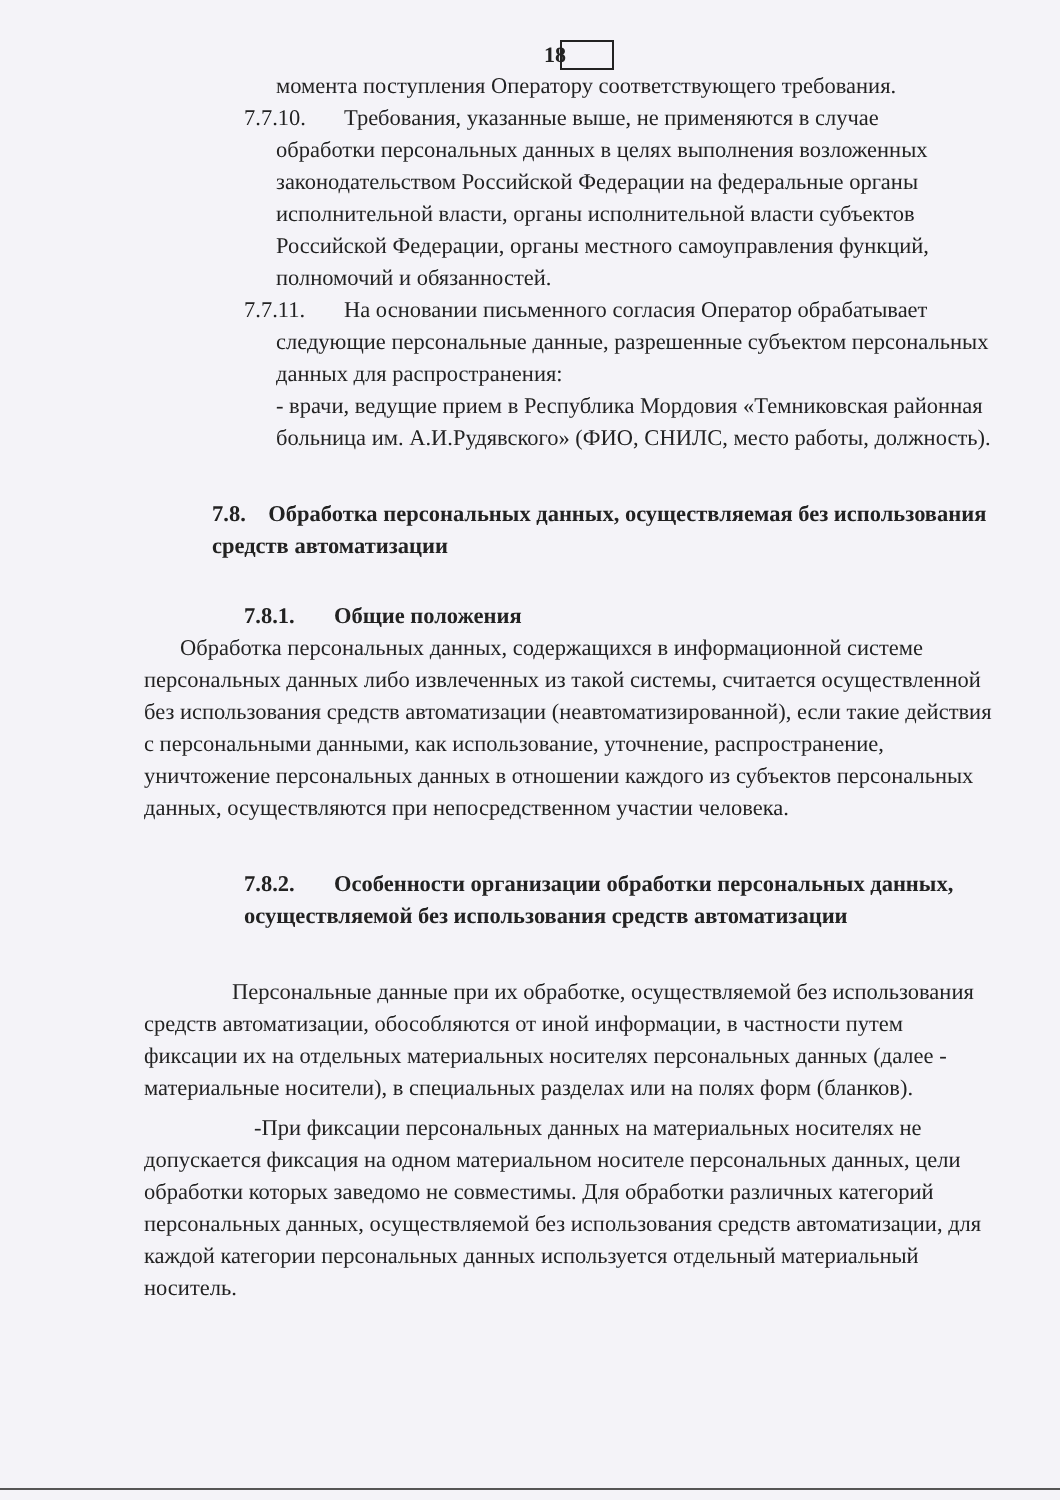18
момента поступления Оператору соответствующего требования.
7.7.10. Требования, указанные выше, не применяются в случае
обработки персональных данных в целях выполнения возложенных законодательством Российской Федерации на федеральные органы исполнительной власти, органы исполнительной власти субъектов Российской Федерации, органы местного самоуправления функций, полномочий и обязанностей.
7.7.11. На основании письменного согласия Оператор обрабатывает
следующие персональные данные, разрешенные субъектом персональных данных для распространения:
- врачи, ведущие прием в Республика Мордовия «Темниковская районная больница им. А.И.Рудявского» (ФИО, СНИЛС, место работы, должность).
7.8. Обработка персональных данных, осуществляемая без использования средств автоматизации
7.8.1. Общие положения
Обработка персональных данных, содержащихся в информационной системе персональных данных либо извлеченных из такой системы, считается осуществленной без использования средств автоматизации (неавтоматизированной), если такие действия с персональными данными, как использование, уточнение, распространение, уничтожение персональных данных в отношении каждого из субъектов персональных данных, осуществляются при непосредственном участии человека.
7.8.2. Особенности организации обработки персональных данных, осуществляемой без использования средств автоматизации
Персональные данные при их обработке, осуществляемой без использования средств автоматизации, обособляются от иной информации, в частности путем фиксации их на отдельных материальных носителях персональных данных (далее - материальные носители), в специальных разделах или на полях форм (бланков).
-При фиксации персональных данных на материальных носителях не допускается фиксация на одном материальном носителе персональных данных, цели обработки которых заведомо не совместимы. Для обработки различных категорий персональных данных, осуществляемой без использования средств автоматизации, для каждой категории персональных данных используется отдельный материальный носитель.